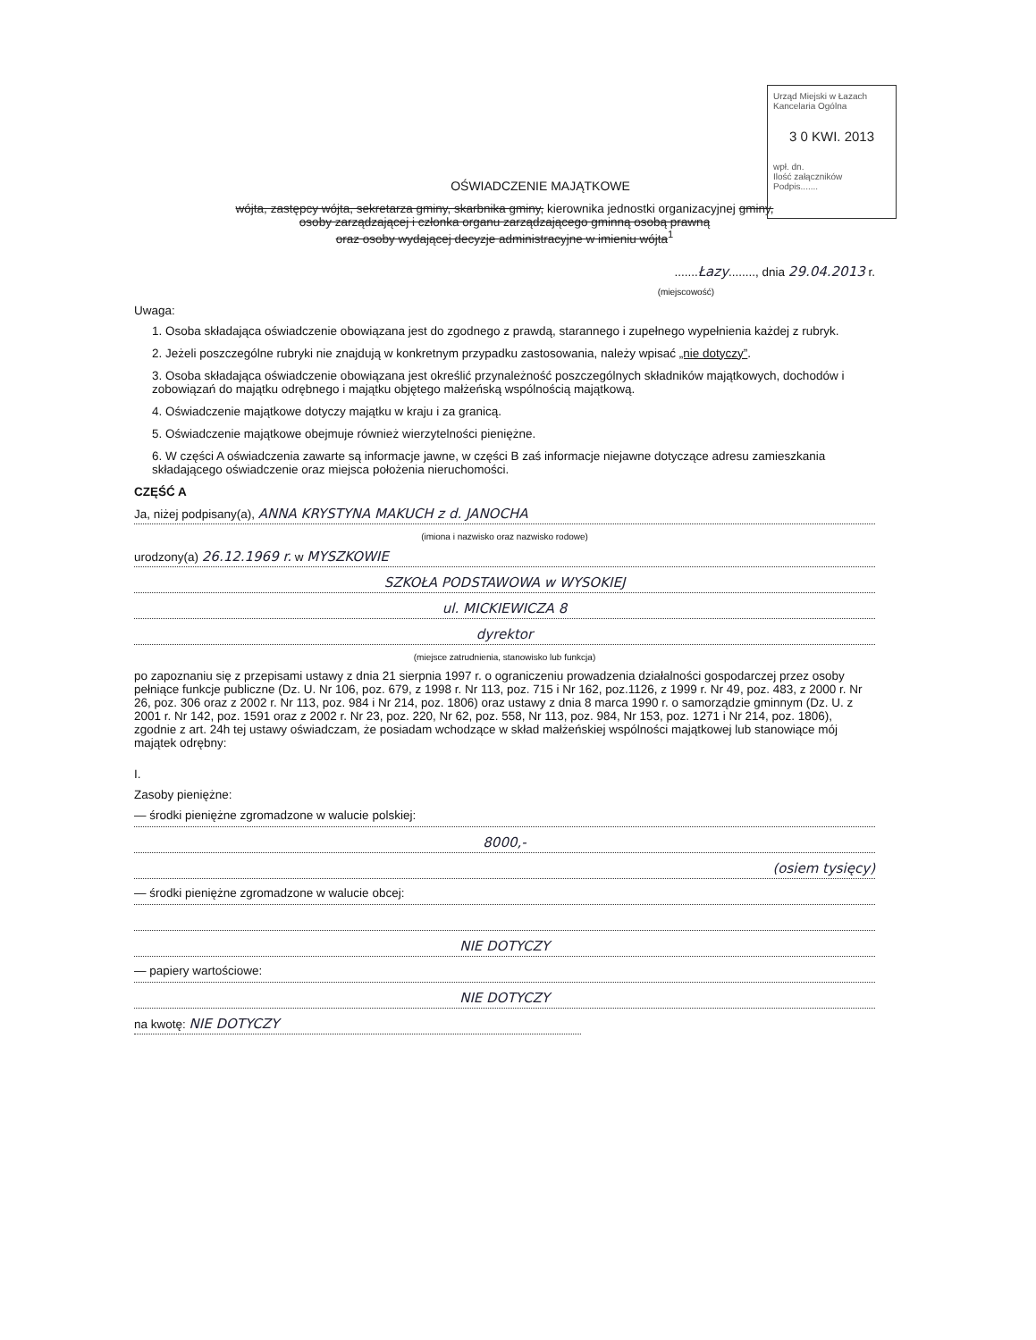Urząd Miejski w Łazach
Kancelaria Ogólna
3 0 KWI. 2013
wpł. dn.
Ilość załączników
Podpis.......
OŚWIADCZENIE MAJĄTKOWE
wójta, zastępcy wójta, sekretarza gminy, skarbnika gminy, kierownika jednostki organizacyjnej gminy,
osoby zarządzającej i członka organu zarządzającego gminną osobą prawną
oraz osoby wydającej decyzje administracyjne w imieniu wójta<sup>1</sup>
.......Łazy........, dnia 29.04.2013 r.
(miejscowość)
Uwaga:
1. Osoba składająca oświadczenie obowiązana jest do zgodnego z prawdą, starannego i zupełnego wypełnienia każdej z rubryk.
2. Jeżeli poszczególne rubryki nie znajdują w konkretnym przypadku zastosowania, należy wpisać „nie dotyczy”.
3. Osoba składająca oświadczenie obowiązana jest określić przynależność poszczególnych składników majątkowych, dochodów i zobowiązań do majątku odrębnego i majątku objętego małżeńską wspólnością majątkową.
4. Oświadczenie majątkowe dotyczy majątku w kraju i za granicą.
5. Oświadczenie majątkowe obejmuje również wierzytelności pieniężne.
6. W części A oświadczenia zawarte są informacje jawne, w części B zaś informacje niejawne dotyczące adresu zamieszkania składającego oświadczenie oraz miejsca położenia nieruchomości.
CZĘŚĆ A
Ja, niżej podpisany(a), ANNA KRYSTYNA MAKUCH z d. JANOCHA
(imiona i nazwisko oraz nazwisko rodowe)
urodzony(a) 26.12.1969 r. w MYSZKOWIE
SZKOŁA PODSTAWOWA w WYSOKIEJ
ul. MICKIEWICZA 8
dyrektor
(miejsce zatrudnienia, stanowisko lub funkcja)
po zapoznaniu się z przepisami ustawy z dnia 21 sierpnia 1997 r. o ograniczeniu prowadzenia działalności gospodarczej przez osoby pełniące funkcje publiczne (Dz. U. Nr 106, poz. 679, z 1998 r. Nr 113, poz. 715 i Nr 162, poz.1126, z 1999 r. Nr 49, poz. 483, z 2000 r. Nr 26, poz. 306 oraz z 2002 r. Nr 113, poz. 984 i Nr 214, poz. 1806) oraz ustawy z dnia 8 marca 1990 r. o samorządzie gminnym (Dz. U. z 2001 r. Nr 142, poz. 1591 oraz z 2002 r. Nr 23, poz. 220, Nr 62, poz. 558, Nr 113, poz. 984, Nr 153, poz. 1271 i Nr 214, poz. 1806), zgodnie z art. 24h tej ustawy oświadczam, że posiadam wchodzące w skład małżeńskiej wspólności majątkowej lub stanowiące mój majątek odrębny:
I.
Zasoby pieniężne:
— środki pieniężne zgromadzone w walucie polskiej:
8000,-
(osiem tysięcy)
— środki pieniężne zgromadzone w walucie obcej:
NIE DOTYCZY
— papiery wartościowe:
NIE DOTYCZY
na kwotę: NIE DOTYCZY